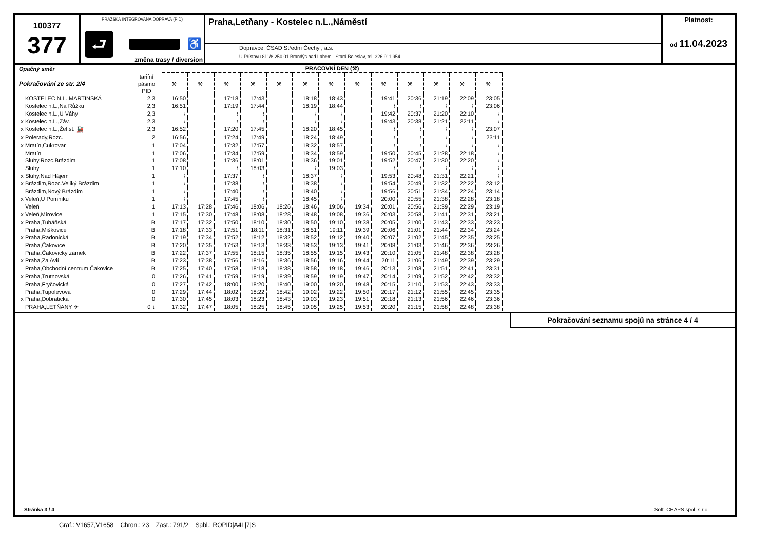100377
377
PRAŽSKÁ INTEGROVANÁ DOPRAVA (PID)
⮐
♿
změna trasy / diversion
Praha,Letňany - Kostelec n.L.,Náměstí
Dopravce: ČSAD Střední Čechy , a.s.
U Přístavu 811/8,250 01 Brandýs nad Labem - Stará Boleslav, tel. 326 911 954
Platnost:
od 11.04.2023
| Opačný směr | | | | PRACOVNÍ DEN (⚒) | | | | | | | | | | | | |
| Pokračování ze str. 2/4 | | tarifní pásmo PID | | ⚒ | ⚒ | ⚒ | ⚒ | ⚒ | ⚒ | ⚒ | ⚒ | ⚒ | ⚒ | ⚒ | ⚒ | ⚒ |
| | KOSTELEC N.L.,MARTINSKÁ | 2,3 | | 16:50 | | 17:18 | 17:43 | | 18:18 | 18:43 | | 19:41 | 20:36 | 21:19 | 22:09 | 23:05 |
| | Kostelec n.L.,Na Růžku | 2,3 | | 16:51 | | 17:19 | 17:44 | | 18:19 | 18:44 | | ≀ | ≀ | ≀ | ≀ | 23:06 |
| | Kostelec n.L.,U Váhy | 2,3 | | ≀ | | ≀ | ≀ | | ≀ | ≀ | | 19:42 | 20:37 | 21:20 | 22:10 | ≀ |
| x | Kostelec n.L.,Záv. | 2,3 | | ≀ | | ≀ | ≀ | | ≀ | ≀ | | 19:43 | 20:38 | 21:21 | 22:11 | ≀ |
| x | Kostelec n.L.,Žel.st. 🚂 | 2,3 | | 16:52 | | 17:20 | 17:45 | | 18:20 | 18:45 | | ≀ | ≀ | ≀ | ≀ | 23:07 |
| x | Polerady,Rozc. | 2 | | 16:56 | | 17:24 | 17:49 | | 18:24 | 18:49 | | ≀ | ≀ | ≀ | ≀ | 23:11 |
| x | Mratín,Cukrovar | 1 | | 17:04 | | 17:32 | 17:57 | | 18:32 | 18:57 | | ≀ | ≀ | ≀ | ≀ | ≀ |
| | Mratín | 1 | | 17:06 | | 17:34 | 17:59 | | 18:34 | 18:59 | | 19:50 | 20:45 | 21:28 | 22:18 | ≀ |
| | Sluhy,Rozc.Brázdim | 1 | | 17:08 | | 17:36 | 18:01 | | 18:36 | 19:01 | | 19:52 | 20:47 | 21:30 | 22:20 | ≀ |
| | Sluhy | 1 | | 17:10 | | ≀ | 18:03 | | ≀ | 19:03 | | ≀ | ≀ | ≀ | ≀ | ≀ |
| x | Sluhy,Nad Hájem | 1 | | ≀ | | 17:37 | ≀ | | 18:37 | ≀ | | 19:53 | 20:48 | 21:31 | 22:21 | ≀ |
| x | Brázdim,Rozc.Veliký Brázdim | 1 | | ≀ | | 17:38 | ≀ | | 18:38 | ≀ | | 19:54 | 20:49 | 21:32 | 22:22 | 23:12 |
| | Brázdim,Nový Brázdim | 1 | | ≀ | | 17:40 | ≀ | | 18:40 | ≀ | | 19:56 | 20:51 | 21:34 | 22:24 | 23:14 |
| x | Veleň,U Pomníku | 1 | | ≀ | | 17:45 | ≀ | | 18:45 | ≀ | | 20:00 | 20:55 | 21:38 | 22:28 | 23:18 |
| | Veleň | 1 | | 17:13 | 17:28 | 17:46 | 18:06 | 18:26 | 18:46 | 19:06 | 19:34 | 20:01 | 20:56 | 21:39 | 22:29 | 23:19 |
| x | Veleň,Mírovice | 1 | | 17:15 | 17:30 | 17:48 | 18:08 | 18:28 | 18:48 | 19:08 | 19:36 | 20:03 | 20:58 | 21:41 | 22:31 | 23:21 |
| x | Praha,Tuháňská | B | | 17:17 | 17:32 | 17:50 | 18:10 | 18:30 | 18:50 | 19:10 | 19:38 | 20:05 | 21:00 | 21:43 | 22:33 | 23:23 |
| | Praha,Miškovice | B | | 17:18 | 17:33 | 17:51 | 18:11 | 18:31 | 18:51 | 19:11 | 19:39 | 20:06 | 21:01 | 21:44 | 22:34 | 23:24 |
| x | Praha,Radonická | B | | 17:19 | 17:34 | 17:52 | 18:12 | 18:32 | 18:52 | 19:12 | 19:40 | 20:07 | 21:02 | 21:45 | 22:35 | 23:25 |
| | Praha,Čakovice | B | | 17:20 | 17:35 | 17:53 | 18:13 | 18:33 | 18:53 | 19:13 | 19:41 | 20:08 | 21:03 | 21:46 | 22:36 | 23:26 |
| | Praha,Čakovický zámek | B | | 17:22 | 17:37 | 17:55 | 18:15 | 18:35 | 18:55 | 19:15 | 19:43 | 20:10 | 21:05 | 21:48 | 22:38 | 23:28 |
| x | Praha,Za Avií | B | | 17:23 | 17:38 | 17:56 | 18:16 | 18:36 | 18:56 | 19:16 | 19:44 | 20:11 | 21:06 | 21:49 | 22:39 | 23:29 |
| | Praha,Obchodní centrum Čakovice | B | | 17:25 | 17:40 | 17:58 | 18:18 | 18:38 | 18:58 | 19:18 | 19:46 | 20:13 | 21:08 | 21:51 | 22:41 | 23:31 |
| x | Praha,Trutnovská | 0 | | 17:26 | 17:41 | 17:59 | 18:19 | 18:39 | 18:59 | 19:19 | 19:47 | 20:14 | 21:09 | 21:52 | 22:42 | 23:32 |
| | Praha,Fryčovická | 0 | | 17:27 | 17:42 | 18:00 | 18:20 | 18:40 | 19:00 | 19:20 | 19:48 | 20:15 | 21:10 | 21:53 | 22:43 | 23:33 |
| | Praha,Tupolevova | 0 | | 17:29 | 17:44 | 18:02 | 18:22 | 18:42 | 19:02 | 19:22 | 19:50 | 20:17 | 21:12 | 21:55 | 22:45 | 23:35 |
| x | Praha,Dobratická | 0 | | 17:30 | 17:45 | 18:03 | 18:23 | 18:43 | 19:03 | 19:23 | 19:51 | 20:18 | 21:13 | 21:56 | 22:46 | 23:36 |
| | PRAHA,LETŇANY ✈ | 0 ↓ | | 17:32 | 17:47 | 18:05 | 18:25 | 18:45 | 19:05 | 19:25 | 19:53 | 20:20 | 21:15 | 21:58 | 22:48 | 23:38 |
Pokračování seznamu spojů na stránce 4 / 4
Stránka 3 / 4 Soft. CHAPS spol. s r.o.
Graf.: V1657,V1658 Chron.: 23 Zast.: 791/2 Sabl.: ROPID|A4L|7|S